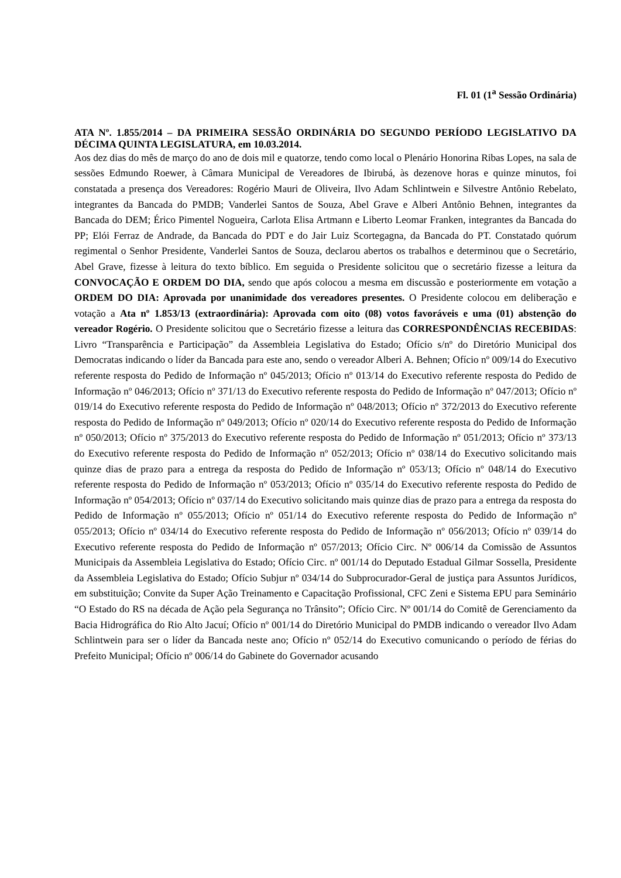Fl. 01 (1<sup>a</sup> Sessão Ordinária)
ATA Nº. 1.855/2014 – DA PRIMEIRA SESSÃO ORDINÁRIA DO SEGUNDO PERÍODO LEGISLATIVO DA DÉCIMA QUINTA LEGISLATURA, em 10.03.2014.
Aos dez dias do mês de março do ano de dois mil e quatorze, tendo como local o Plenário Honorina Ribas Lopes, na sala de sessões Edmundo Roewer, à Câmara Municipal de Vereadores de Ibirubá, às dezenove horas e quinze minutos, foi constatada a presença dos Vereadores: Rogério Mauri de Oliveira, Ilvo Adam Schlintwein e Silvestre Antônio Rebelato, integrantes da Bancada do PMDB; Vanderlei Santos de Souza, Abel Grave e Alberi Antônio Behnen, integrantes da Bancada do DEM; Érico Pimentel Nogueira, Carlota Elisa Artmann e Liberto Leomar Franken, integrantes da Bancada do PP; Elói Ferraz de Andrade, da Bancada do PDT e do Jair Luiz Scortegagna, da Bancada do PT. Constatado quórum regimental o Senhor Presidente, Vanderlei Santos de Souza, declarou abertos os trabalhos e determinou que o Secretário, Abel Grave, fizesse à leitura do texto bíblico. Em seguida o Presidente solicitou que o secretário fizesse a leitura da CONVOCAÇÃO E ORDEM DO DIA, sendo que após colocou a mesma em discussão e posteriormente em votação a ORDEM DO DIA: Aprovada por unanimidade dos vereadores presentes. O Presidente colocou em deliberação e votação a Ata nº 1.853/13 (extraordinária): Aprovada com oito (08) votos favoráveis e uma (01) abstenção do vereador Rogério. O Presidente solicitou que o Secretário fizesse a leitura das CORRESPONDÊNCIAS RECEBIDAS: Livro “Transparência e Participação” da Assembleia Legislativa do Estado; Ofício s/nº do Diretório Municipal dos Democratas indicando o líder da Bancada para este ano, sendo o vereador Alberi A. Behnen; Ofício nº 009/14 do Executivo referente resposta do Pedido de Informação nº 045/2013; Ofício nº 013/14 do Executivo referente resposta do Pedido de Informação nº 046/2013; Ofício nº 371/13 do Executivo referente resposta do Pedido de Informação nº 047/2013; Ofício nº 019/14 do Executivo referente resposta do Pedido de Informação nº 048/2013; Ofício nº 372/2013 do Executivo referente resposta do Pedido de Informação nº 049/2013; Ofício nº 020/14 do Executivo referente resposta do Pedido de Informação nº 050/2013; Ofício nº 375/2013 do Executivo referente resposta do Pedido de Informação nº 051/2013; Ofício nº 373/13 do Executivo referente resposta do Pedido de Informação nº 052/2013; Ofício nº 038/14 do Executivo solicitando mais quinze dias de prazo para a entrega da resposta do Pedido de Informação nº 053/13; Ofício nº 048/14 do Executivo referente resposta do Pedido de Informação nº 053/2013; Ofício nº 035/14 do Executivo referente resposta do Pedido de Informação nº 054/2013; Ofício nº 037/14 do Executivo solicitando mais quinze dias de prazo para a entrega da resposta do Pedido de Informação nº 055/2013; Ofício nº 051/14 do Executivo referente resposta do Pedido de Informação nº 055/2013; Ofício nº 034/14 do Executivo referente resposta do Pedido de Informação nº 056/2013; Ofício nº 039/14 do Executivo referente resposta do Pedido de Informação nº 057/2013; Ofício Circ. Nº 006/14 da Comissão de Assuntos Municipais da Assembleia Legislativa do Estado; Ofício Circ. nº 001/14 do Deputado Estadual Gilmar Sossella, Presidente da Assembleia Legislativa do Estado; Ofício Subjur nº 034/14 do Subprocurador-Geral de justiça para Assuntos Jurídicos, em substituição; Convite da Super Ação Treinamento e Capacitação Profissional, CFC Zeni e Sistema EPU para Seminário “O Estado do RS na década de Ação pela Segurança no Trânsito”; Ofício Circ. Nº 001/14 do Comitê de Gerenciamento da Bacia Hidrográfica do Rio Alto Jacuí; Ofício nº 001/14 do Diretório Municipal do PMDB indicando o vereador Ilvo Adam Schlintwein para ser o líder da Bancada neste ano; Ofício nº 052/14 do Executivo comunicando o período de férias do Prefeito Municipal; Ofício nº 006/14 do Gabinete do Governador acusando